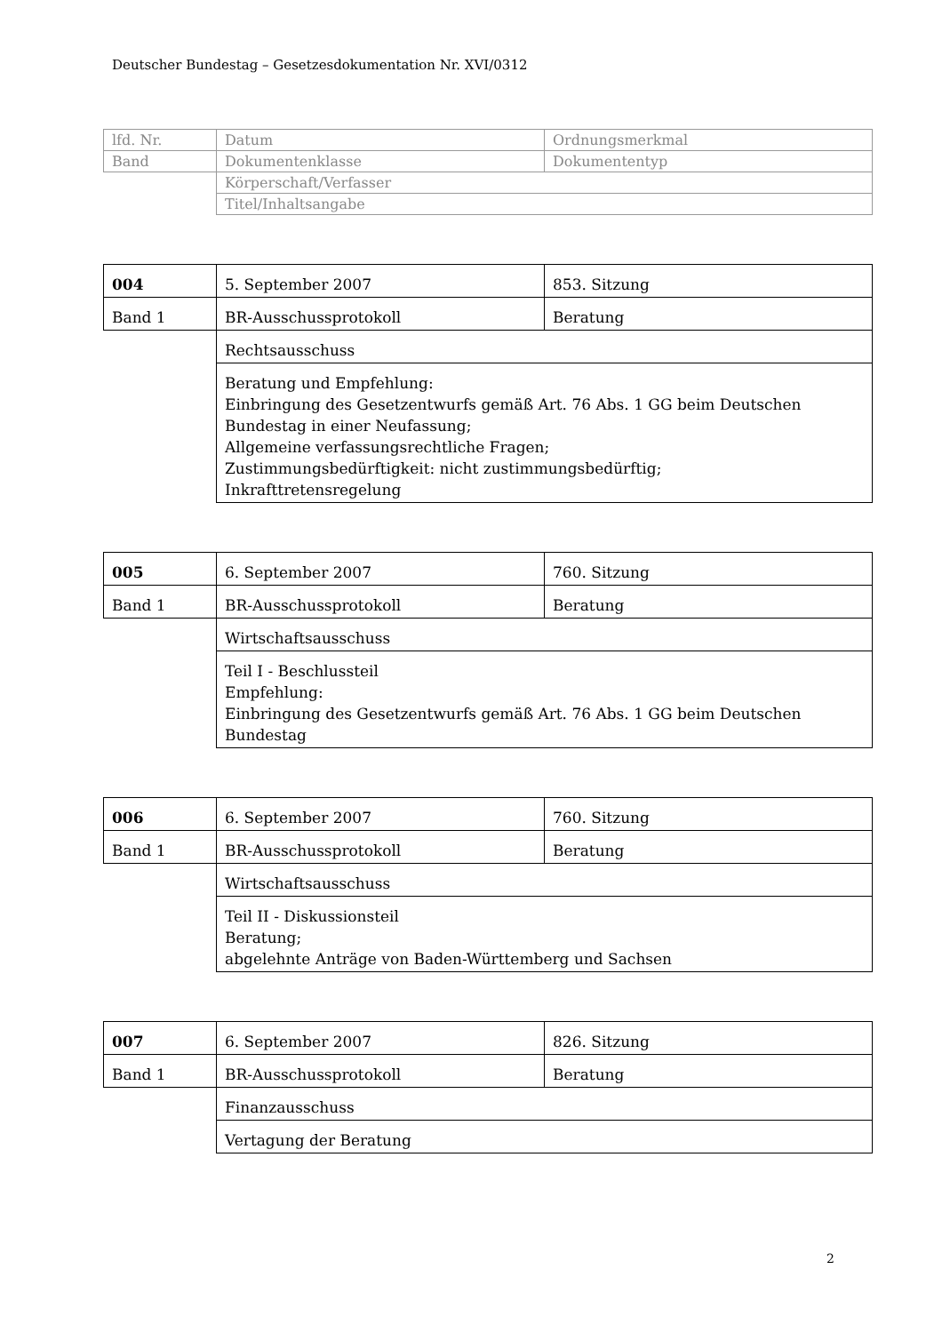Deutscher Bundestag – Gesetzesdokumentation Nr. XVI/0312
| lfd. Nr. | Datum | Ordnungsmerkmal |
| Band | Dokumentenklasse | Dokumententyp |
| | Körperschaft/Verfasser | |
| | Titel/Inhaltsangabe | |
| 004 | 5. September 2007 | 853. Sitzung |
| Band 1 | BR-Ausschussprotokoll | Beratung |
| | Rechtsausschuss | |
| | Beratung und Empfehlung: Einbringung des Gesetzentwurfs gemäß Art. 76 Abs. 1 GG beim Deutschen Bundestag in einer Neufassung; Allgemeine verfassungsrechtliche Fragen; Zustimmungsbedürftigkeit: nicht zustimmungsbedürftig; Inkrafttretensregelung | |
| 005 | 6. September 2007 | 760. Sitzung |
| Band 1 | BR-Ausschussprotokoll | Beratung |
| | Wirtschaftsausschuss | |
| | Teil I - Beschlussteil Empfehlung: Einbringung des Gesetzentwurfs gemäß Art. 76 Abs. 1 GG beim Deutschen Bundestag | |
| 006 | 6. September 2007 | 760. Sitzung |
| Band 1 | BR-Ausschussprotokoll | Beratung |
| | Wirtschaftsausschuss | |
| | Teil II - Diskussionsteil Beratung; abgelehnte Anträge von Baden-Württemberg und Sachsen | |
| 007 | 6. September 2007 | 826. Sitzung |
| Band 1 | BR-Ausschussprotokoll | Beratung |
| | Finanzausschuss | |
| | Vertagung der Beratung | |
2